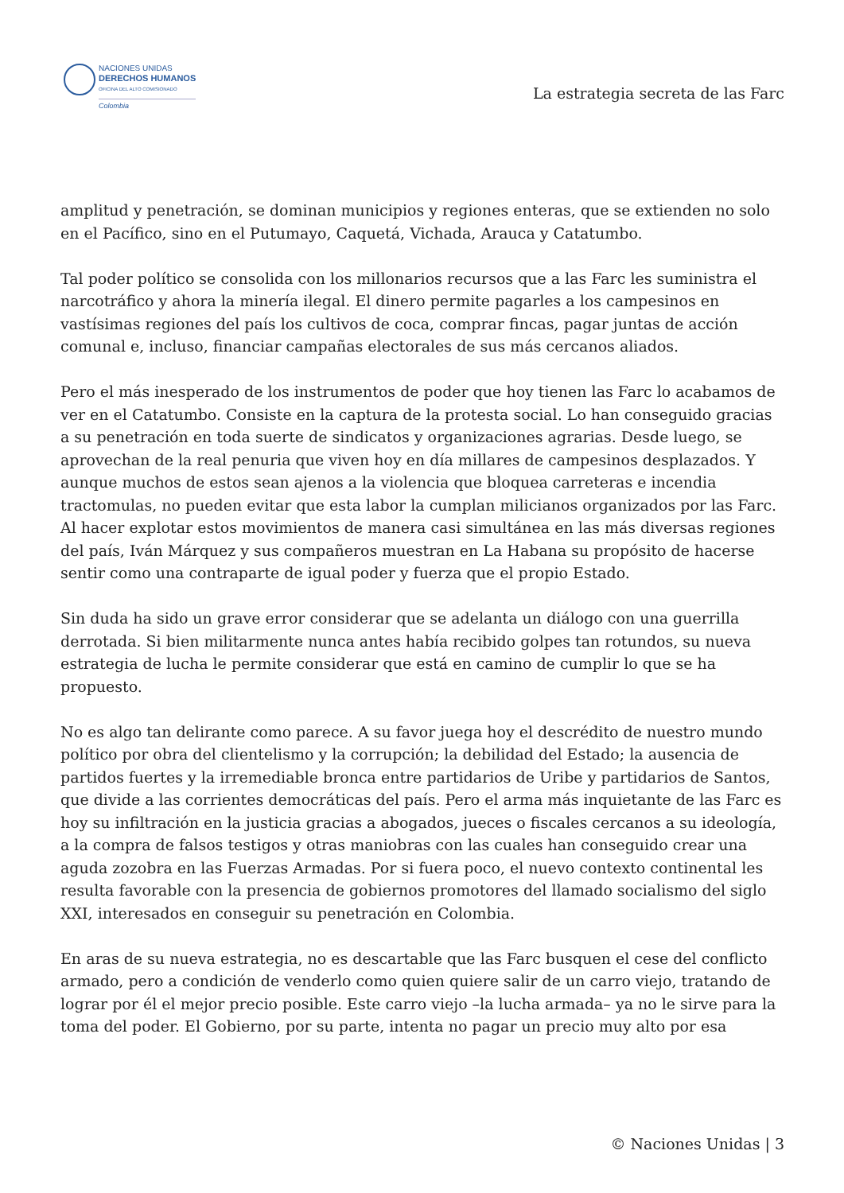NACIONES UNIDAS
DERECHOS HUMANOS
OFICINA DEL ALTO COMISIONADO
Colombia
La estrategia secreta de las Farc
amplitud y penetración, se dominan municipios y regiones enteras, que se extienden no solo en el Pacífico, sino en el Putumayo, Caquetá, Vichada, Arauca y Catatumbo.
Tal poder político se consolida con los millonarios recursos que a las Farc les suministra el narcotráfico y ahora la minería ilegal. El dinero permite pagarles a los campesinos en vastísimas regiones del país los cultivos de coca, comprar fincas, pagar juntas de acción comunal e, incluso, financiar campañas electorales de sus más cercanos aliados.
Pero el más inesperado de los instrumentos de poder que hoy tienen las Farc lo acabamos de ver en el Catatumbo. Consiste en la captura de la protesta social. Lo han conseguido gracias a su penetración en toda suerte de sindicatos y organizaciones agrarias. Desde luego, se aprovechan de la real penuria que viven hoy en día millares de campesinos desplazados. Y aunque muchos de estos sean ajenos a la violencia que bloquea carreteras e incendia tractomulas, no pueden evitar que esta labor la cumplan milicianos organizados por las Farc. Al hacer explotar estos movimientos de manera casi simultánea en las más diversas regiones del país, Iván Márquez y sus compañeros muestran en La Habana su propósito de hacerse sentir como una contraparte de igual poder y fuerza que el propio Estado.
Sin duda ha sido un grave error considerar que se adelanta un diálogo con una guerrilla derrotada. Si bien militarmente nunca antes había recibido golpes tan rotundos, su nueva estrategia de lucha le permite considerar que está en camino de cumplir lo que se ha propuesto.
No es algo tan delirante como parece. A su favor juega hoy el descrédito de nuestro mundo político por obra del clientelismo y la corrupción; la debilidad del Estado; la ausencia de partidos fuertes y la irremediable bronca entre partidarios de Uribe y partidarios de Santos, que divide a las corrientes democráticas del país. Pero el arma más inquietante de las Farc es hoy su infiltración en la justicia gracias a abogados, jueces o fiscales cercanos a su ideología, a la compra de falsos testigos y otras maniobras con las cuales han conseguido crear una aguda zozobra en las Fuerzas Armadas. Por si fuera poco, el nuevo contexto continental les resulta favorable con la presencia de gobiernos promotores del llamado socialismo del siglo XXI, interesados en conseguir su penetración en Colombia.
En aras de su nueva estrategia, no es descartable que las Farc busquen el cese del conflicto armado, pero a condición de venderlo como quien quiere salir de un carro viejo, tratando de lograr por él el mejor precio posible. Este carro viejo –la lucha armada– ya no le sirve para la toma del poder. El Gobierno, por su parte, intenta no pagar un precio muy alto por esa
© Naciones Unidas | 3